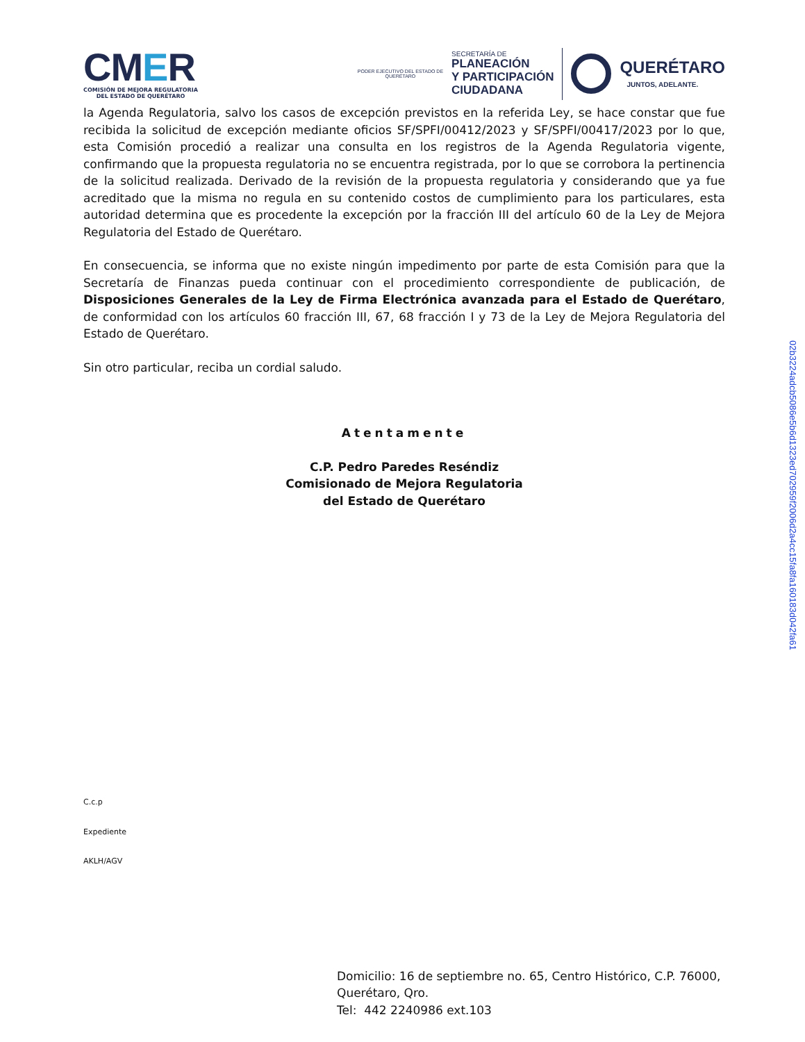CMER
COMISIÓN DE MEJORA REGULATORIA DEL ESTADO DE QUERÉTARO
PODER EJECUTIVO DEL ESTADO DE
QUERÉTARO
SECRETARÍA DE
PLANEACIÓN
Y PARTICIPACIÓN
CIUDADANA
QUERÉTARO
JUNTOS, ADELANTE.
la Agenda Regulatoria, salvo los casos de excepción previstos en la referida Ley, se hace constar que fue recibida la solicitud de excepción mediante oficios SF/SPFI/00412/2023 y SF/SPFI/00417/2023 por lo que, esta Comisión procedió a realizar una consulta en los registros de la Agenda Regulatoria vigente, confirmando que la propuesta regulatoria no se encuentra registrada, por lo que se corrobora la pertinencia de la solicitud realizada. Derivado de la revisión de la propuesta regulatoria y considerando que ya fue acreditado que la misma no regula en su contenido costos de cumplimiento para los particulares, esta autoridad determina que es procedente la excepción por la fracción III del artículo 60 de la Ley de Mejora Regulatoria del Estado de Querétaro.
En consecuencia, se informa que no existe ningún impedimento por parte de esta Comisión para que la Secretaría de Finanzas pueda continuar con el procedimiento correspondiente de publicación, de Disposiciones Generales de la Ley de Firma Electrónica avanzada para el Estado de Querétaro, de conformidad con los artículos 60 fracción III, 67, 68 fracción I y 73 de la Ley de Mejora Regulatoria del Estado de Querétaro.
Sin otro particular, reciba un cordial saludo.
Atentamente
C.P. Pedro Paredes Reséndiz
Comisionado de Mejora Regulatoria
del Estado de Querétaro
C.c.p
Expediente
AKLH/AGV
Domicilio: 16 de septiembre no. 65, Centro Histórico, C.P. 76000, Querétaro, Qro.
Tel: 442 2240986 ext.103
02b3224adcb5086e5b6d1323ed702959f2006d2a4cc15fa8fa160183d042fa61